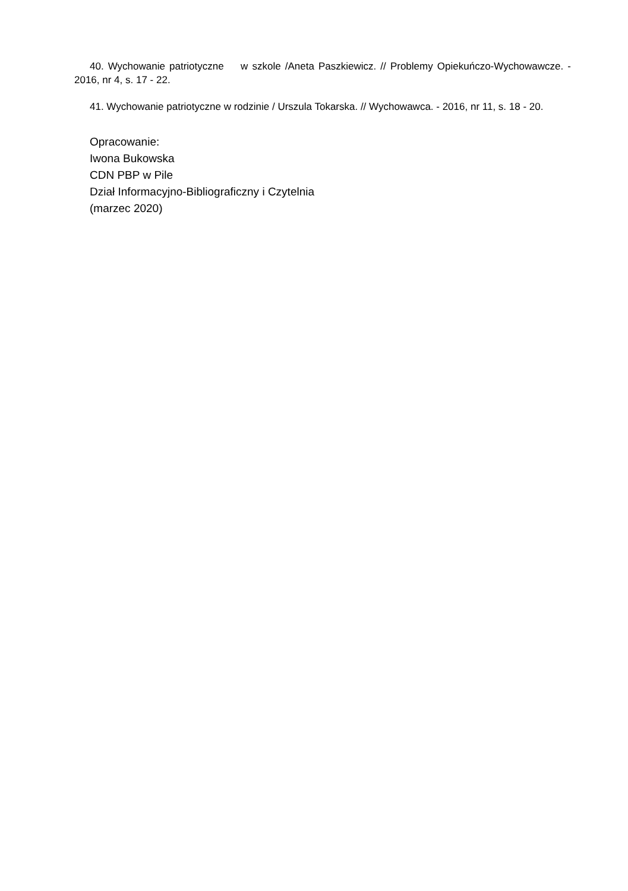40. Wychowanie patriotyczne w szkole /Aneta Paszkiewicz. // Problemy Opiekuńczo-Wychowawcze. - 2016, nr 4, s. 17 - 22.
41. Wychowanie patriotyczne w rodzinie / Urszula Tokarska. // Wychowawca. - 2016, nr 11, s. 18 - 20.
Opracowanie:
Iwona Bukowska
CDN PBP w Pile
Dział Informacyjno-Bibliograficzny i Czytelnia
(marzec 2020)